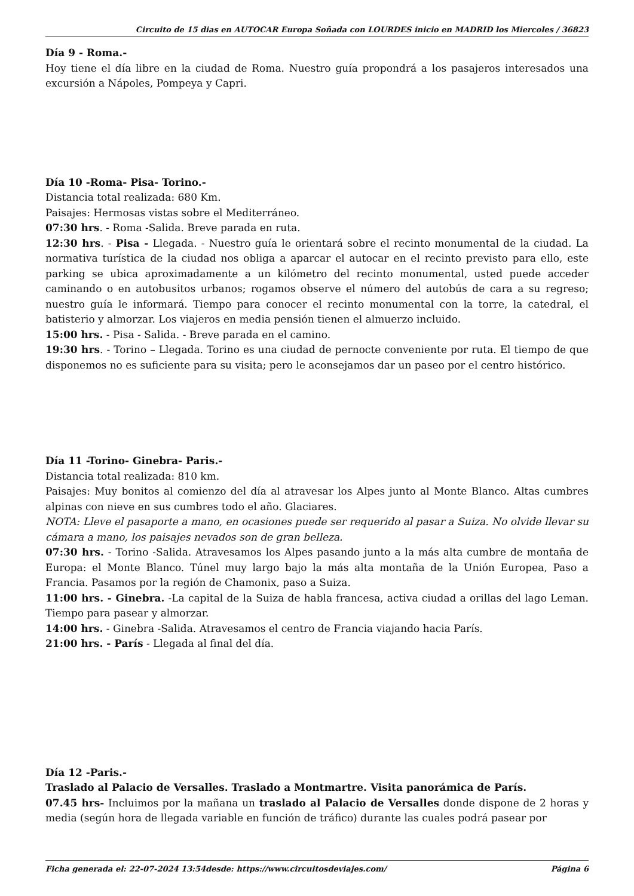Circuito de 15 dias en AUTOCAR Europa Soñada con LOURDES inicio en MADRID los Miercoles / 36823
Día 9 - Roma.-
Hoy tiene el día libre en la ciudad de Roma. Nuestro guía propondrá a los pasajeros interesados una excursión a Nápoles, Pompeya y Capri.
Día 10 -Roma- Pisa- Torino.-
Distancia total realizada: 680 Km.
Paisajes: Hermosas vistas sobre el Mediterráneo.
07:30 hrs. - Roma -Salida. Breve parada en ruta.
12:30 hrs. - Pisa - Llegada. - Nuestro guía le orientará sobre el recinto monumental de la ciudad. La normativa turística de la ciudad nos obliga a aparcar el autocar en el recinto previsto para ello, este parking se ubica aproximadamente a un kilómetro del recinto monumental, usted puede acceder caminando o en autobusitos urbanos; rogamos observe el número del autobús de cara a su regreso; nuestro guía le informará. Tiempo para conocer el recinto monumental con la torre, la catedral, el batisterio y almorzar. Los viajeros en media pensión tienen el almuerzo incluido.
15:00 hrs. - Pisa - Salida. - Breve parada en el camino.
19:30 hrs. - Torino – Llegada. Torino es una ciudad de pernocte conveniente por ruta. El tiempo de que disponemos no es suficiente para su visita; pero le aconsejamos dar un paseo por el centro histórico.
Día 11 -Torino- Ginebra- Paris.-
Distancia total realizada: 810 km.
Paisajes: Muy bonitos al comienzo del día al atravesar los Alpes junto al Monte Blanco. Altas cumbres alpinas con nieve en sus cumbres todo el año. Glaciares.
NOTA: Lleve el pasaporte a mano, en ocasiones puede ser requerido al pasar a Suiza. No olvide llevar su cámara a mano, los paisajes nevados son de gran belleza.
07:30 hrs. - Torino -Salida. Atravesamos los Alpes pasando junto a la más alta cumbre de montaña de Europa: el Monte Blanco. Túnel muy largo bajo la más alta montaña de la Unión Europea, Paso a Francia. Pasamos por la región de Chamonix, paso a Suiza.
11:00 hrs. - Ginebra. -La capital de la Suiza de habla francesa, activa ciudad a orillas del lago Leman. Tiempo para pasear y almorzar.
14:00 hrs. - Ginebra -Salida. Atravesamos el centro de Francia viajando hacia París.
21:00 hrs. - París - Llegada al final del día.
Día 12 -Paris.-
Traslado al Palacio de Versalles. Traslado a Montmartre. Visita panorámica de París.
07.45 hrs- Incluimos por la mañana un traslado al Palacio de Versalles donde dispone de 2 horas y media (según hora de llegada variable en función de tráfico) durante las cuales podrá pasear por
Ficha generada el: 22-07-2024 13:54 desde: https://www.circuitosdeviajes.com/ Página 6